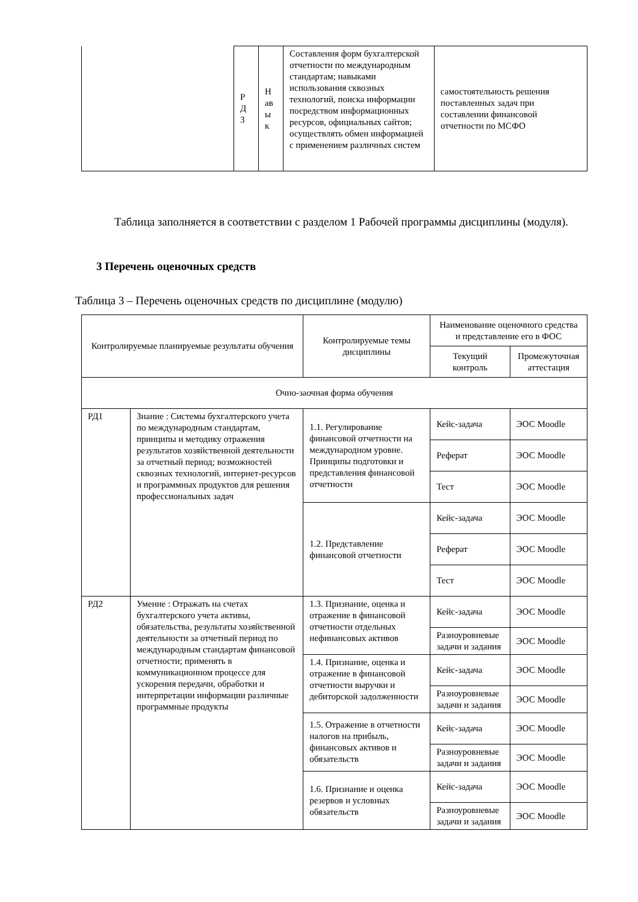| | Р Д 3 | Н ав ы к | Составления форм бухгалтерской отчетности по международным стандартам; навыками использования сквозных технологий, поиска информации посредством информационных ресурсов, официальных сайтов; осуществлять обмен информацией с применением различных систем | самостоятельность решения поставленных задач при составлении финансовой отчетности по МСФО |
Таблица заполняется в соответствии с разделом 1 Рабочей программы дисциплины (модуля).
3 Перечень оценочных средств
Таблица 3 – Перечень оценочных средств по дисциплине (модулю)
| Контролируемые планируемые результаты обучения | | Контролируемые темы дисциплины | Наименование оценочного средства и представление его в ФОС | |
| --- | --- | --- | --- | --- |
| | | | Текущий контроль | Промежуточная аттестация |
| Очно-заочная форма обучения | | | | |
| РД1 | Знание : Системы бухгалтерского учета по международным стандартам, принципы и методику отражения результатов хозяйственной деятельности за отчетный период; возможностей сквозных технологий, интернет-ресурсов и программных продуктов для решения профессиональных задач | 1.1. Регулирование финансовой отчетности на международном уровне. Принципы подготовки и представления финансовой отчетности | Кейс-задача | ЭОС Moodle |
| | | | Реферат | ЭОС Moodle |
| | | | Тест | ЭОС Moodle |
| | | 1.2. Представление финансовой отчетности | Кейс-задача | ЭОС Moodle |
| | | | Реферат | ЭОС Moodle |
| | | | Тест | ЭОС Moodle |
| РД2 | Умение : Отражать на счетах бухгалтерского учета активы, обязательства, результаты хозяйственной деятельности за отчетный период по международным стандартам финансовой отчетности; применять в коммуникационном процессе для ускорения передачи, обработки и интерпретации информации различные программные продукты | 1.3. Признание, оценка и отражение в финансовой отчетности отдельных нефинансовых активов | Кейс-задача | ЭОС Moodle |
| | | | Разноуровневые задачи и задания | ЭОС Moodle |
| | | 1.4. Признание, оценка и отражение в финансовой отчетности выручки и дебиторской задолженности | Кейс-задача | ЭОС Moodle |
| | | | Разноуровневые задачи и задания | ЭОС Moodle |
| | | 1.5. Отражение в отчетности налогов на прибыль, финансовых активов и обязательств | Кейс-задача | ЭОС Moodle |
| | | | Разноуровневые задачи и задания | ЭОС Moodle |
| | | 1.6. Признание и оценка резервов и условных обязательств | Кейс-задача | ЭОС Moodle |
| | | | Разноуровневые задачи и задания | ЭОС Moodle |